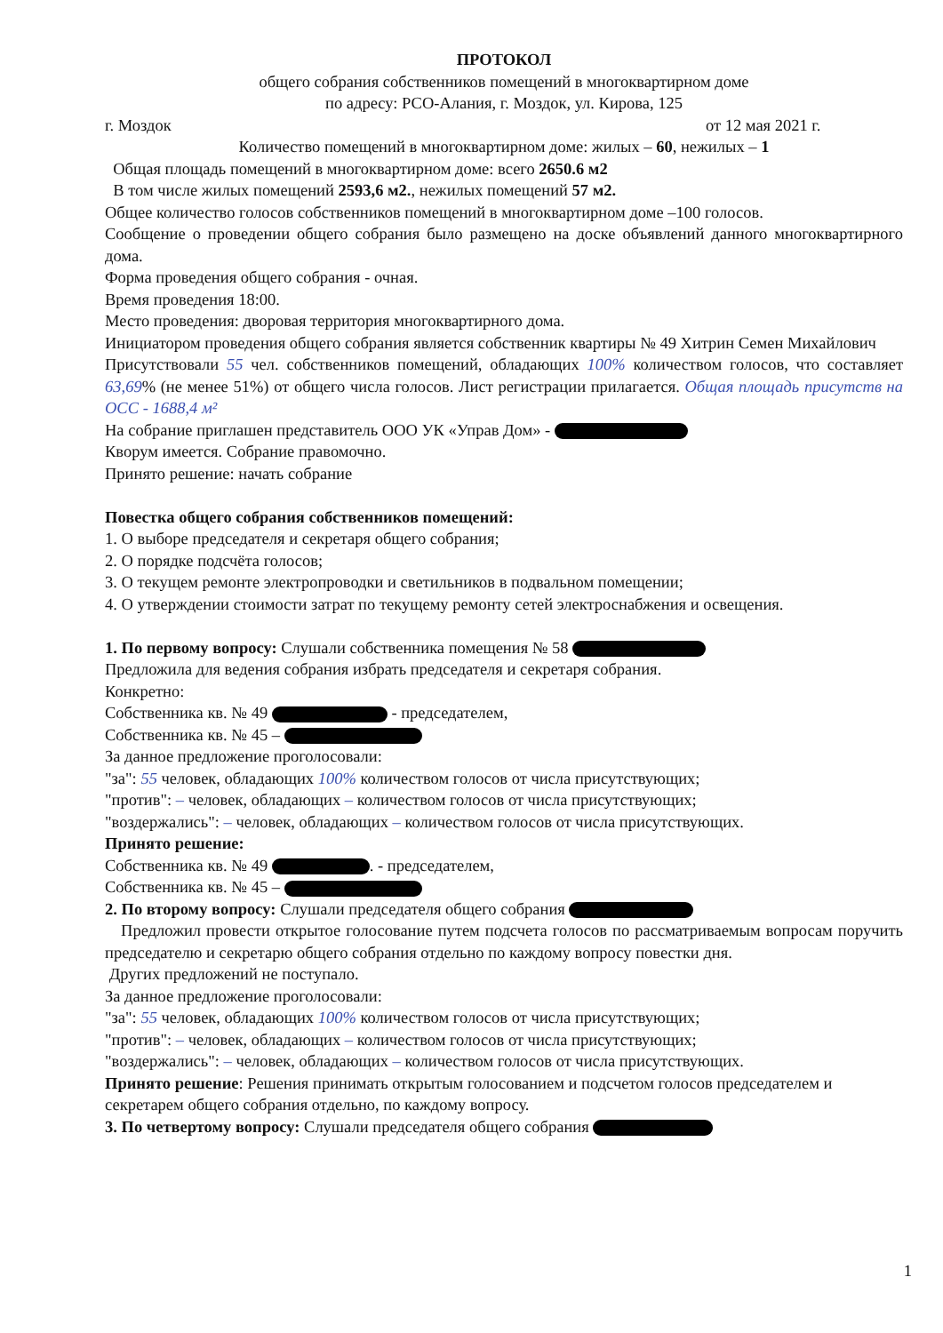ПРОТОКОЛ
общего собрания собственников помещений в многоквартирном доме
по адресу: РСО-Алания, г. Моздок, ул. Кирова, 125
г. Моздок от 12 мая 2021 г.
Количество помещений в многоквартирном доме: жилых – 60, нежилых – 1
Общая площадь помещений в многоквартирном доме: всего 2650.6 м2
В том числе жилых помещений 2593,6 м2., нежилых помещений 57 м2.
Общее количество голосов собственников помещений в многоквартирном доме –100 голосов.
Сообщение о проведении общего собрания было размещено на доске объявлений данного многоквартирного дома.
Форма проведения общего собрания - очная.
Время проведения 18:00.
Место проведения: дворовая территория многоквартирного дома.
Инициатором проведения общего собрания является собственник квартиры № 49 Хитрин Семен Михайлович
Присутствовали 55 чел. собственников помещений, обладающих 100% количеством голосов, что составляет 63,69% (не менее 51%) от общего числа голосов. Лист регистрации прилагается. Общая площадь присутств на ОСС - 1688,4 м²
На собрание приглашен представитель ООО УК «Управ Дом» -
Кворум имеется. Собрание правомочно.
Принято решение: начать собрание
Повестка общего собрания собственников помещений:
1. О выборе председателя и секретаря общего собрания;
2. О порядке подсчёта голосов;
3. О текущем ремонте электропроводки и светильников в подвальном помещении;
4. О утверждении стоимости затрат по текущему ремонту сетей электроснабжения и освещения.
1. По первому вопросу: Слушали собственника помещения № 58
Предложила для ведения собрания избрать председателя и секретаря собрания.
Конкретно:
Собственника кв. № 49 - председателем,
Собственника кв. № 45 –
За данное предложение проголосовали:
"за": 55 человек, обладающих 100% количеством голосов от числа присутствующих;
"против": – человек, обладающих – количеством голосов от числа присутствующих;
"воздержались": – человек, обладающих – количеством голосов от числа присутствующих.
Принято решение:
Собственника кв. № 49 . - председателем,
Собственника кв. № 45 –
2. По второму вопросу: Слушали председателя общего собрания
Предложил провести открытое голосование путем подсчета голосов по рассматриваемым вопросам поручить председателю и секретарю общего собрания отдельно по каждому вопросу повестки дня.
Других предложений не поступало.
За данное предложение проголосовали:
"за": 55 человек, обладающих 100% количеством голосов от числа присутствующих;
"против": – человек, обладающих – количеством голосов от числа присутствующих;
"воздержались": – человек, обладающих – количеством голосов от числа присутствующих.
Принято решение: Решения принимать открытым голосованием и подсчетом голосов председателем и секретарем общего собрания отдельно, по каждому вопросу.
3. По четвертому вопросу: Слушали председателя общего собрания
1